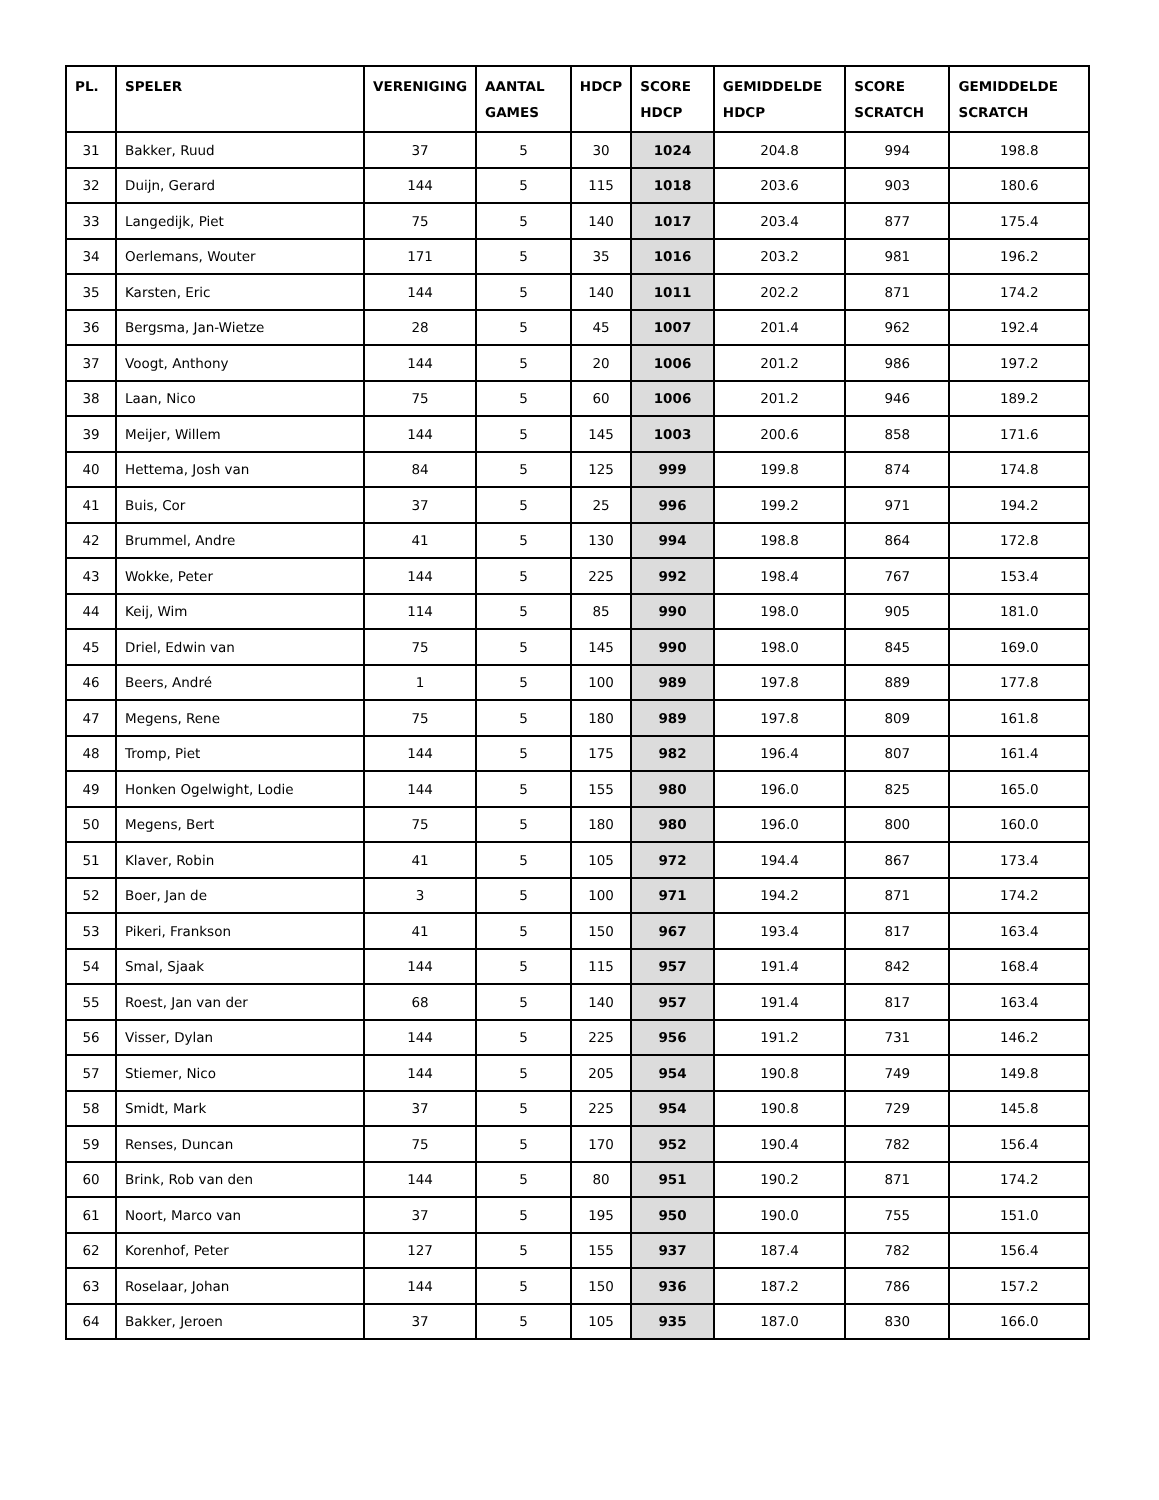| PL. | SPELER | VERENIGING | AANTAL GAMES | HDCP | SCORE HDCP | GEMIDDELDE HDCP | SCORE SCRATCH | GEMIDDELDE SCRATCH |
| --- | --- | --- | --- | --- | --- | --- | --- | --- |
| 31 | Bakker, Ruud | 37 | 5 | 30 | 1024 | 204.8 | 994 | 198.8 |
| 32 | Duijn, Gerard | 144 | 5 | 115 | 1018 | 203.6 | 903 | 180.6 |
| 33 | Langedijk, Piet | 75 | 5 | 140 | 1017 | 203.4 | 877 | 175.4 |
| 34 | Oerlemans, Wouter | 171 | 5 | 35 | 1016 | 203.2 | 981 | 196.2 |
| 35 | Karsten, Eric | 144 | 5 | 140 | 1011 | 202.2 | 871 | 174.2 |
| 36 | Bergsma, Jan-Wietze | 28 | 5 | 45 | 1007 | 201.4 | 962 | 192.4 |
| 37 | Voogt, Anthony | 144 | 5 | 20 | 1006 | 201.2 | 986 | 197.2 |
| 38 | Laan, Nico | 75 | 5 | 60 | 1006 | 201.2 | 946 | 189.2 |
| 39 | Meijer, Willem | 144 | 5 | 145 | 1003 | 200.6 | 858 | 171.6 |
| 40 | Hettema, Josh van | 84 | 5 | 125 | 999 | 199.8 | 874 | 174.8 |
| 41 | Buis, Cor | 37 | 5 | 25 | 996 | 199.2 | 971 | 194.2 |
| 42 | Brummel, Andre | 41 | 5 | 130 | 994 | 198.8 | 864 | 172.8 |
| 43 | Wokke, Peter | 144 | 5 | 225 | 992 | 198.4 | 767 | 153.4 |
| 44 | Keij, Wim | 114 | 5 | 85 | 990 | 198.0 | 905 | 181.0 |
| 45 | Driel, Edwin van | 75 | 5 | 145 | 990 | 198.0 | 845 | 169.0 |
| 46 | Beers, André | 1 | 5 | 100 | 989 | 197.8 | 889 | 177.8 |
| 47 | Megens, Rene | 75 | 5 | 180 | 989 | 197.8 | 809 | 161.8 |
| 48 | Tromp, Piet | 144 | 5 | 175 | 982 | 196.4 | 807 | 161.4 |
| 49 | Honken Ogelwight, Lodie | 144 | 5 | 155 | 980 | 196.0 | 825 | 165.0 |
| 50 | Megens, Bert | 75 | 5 | 180 | 980 | 196.0 | 800 | 160.0 |
| 51 | Klaver, Robin | 41 | 5 | 105 | 972 | 194.4 | 867 | 173.4 |
| 52 | Boer, Jan de | 3 | 5 | 100 | 971 | 194.2 | 871 | 174.2 |
| 53 | Pikeri, Frankson | 41 | 5 | 150 | 967 | 193.4 | 817 | 163.4 |
| 54 | Smal, Sjaak | 144 | 5 | 115 | 957 | 191.4 | 842 | 168.4 |
| 55 | Roest, Jan van der | 68 | 5 | 140 | 957 | 191.4 | 817 | 163.4 |
| 56 | Visser, Dylan | 144 | 5 | 225 | 956 | 191.2 | 731 | 146.2 |
| 57 | Stiemer, Nico | 144 | 5 | 205 | 954 | 190.8 | 749 | 149.8 |
| 58 | Smidt, Mark | 37 | 5 | 225 | 954 | 190.8 | 729 | 145.8 |
| 59 | Renses, Duncan | 75 | 5 | 170 | 952 | 190.4 | 782 | 156.4 |
| 60 | Brink, Rob van den | 144 | 5 | 80 | 951 | 190.2 | 871 | 174.2 |
| 61 | Noort, Marco van | 37 | 5 | 195 | 950 | 190.0 | 755 | 151.0 |
| 62 | Korenhof, Peter | 127 | 5 | 155 | 937 | 187.4 | 782 | 156.4 |
| 63 | Roselaar, Johan | 144 | 5 | 150 | 936 | 187.2 | 786 | 157.2 |
| 64 | Bakker, Jeroen | 37 | 5 | 105 | 935 | 187.0 | 830 | 166.0 |